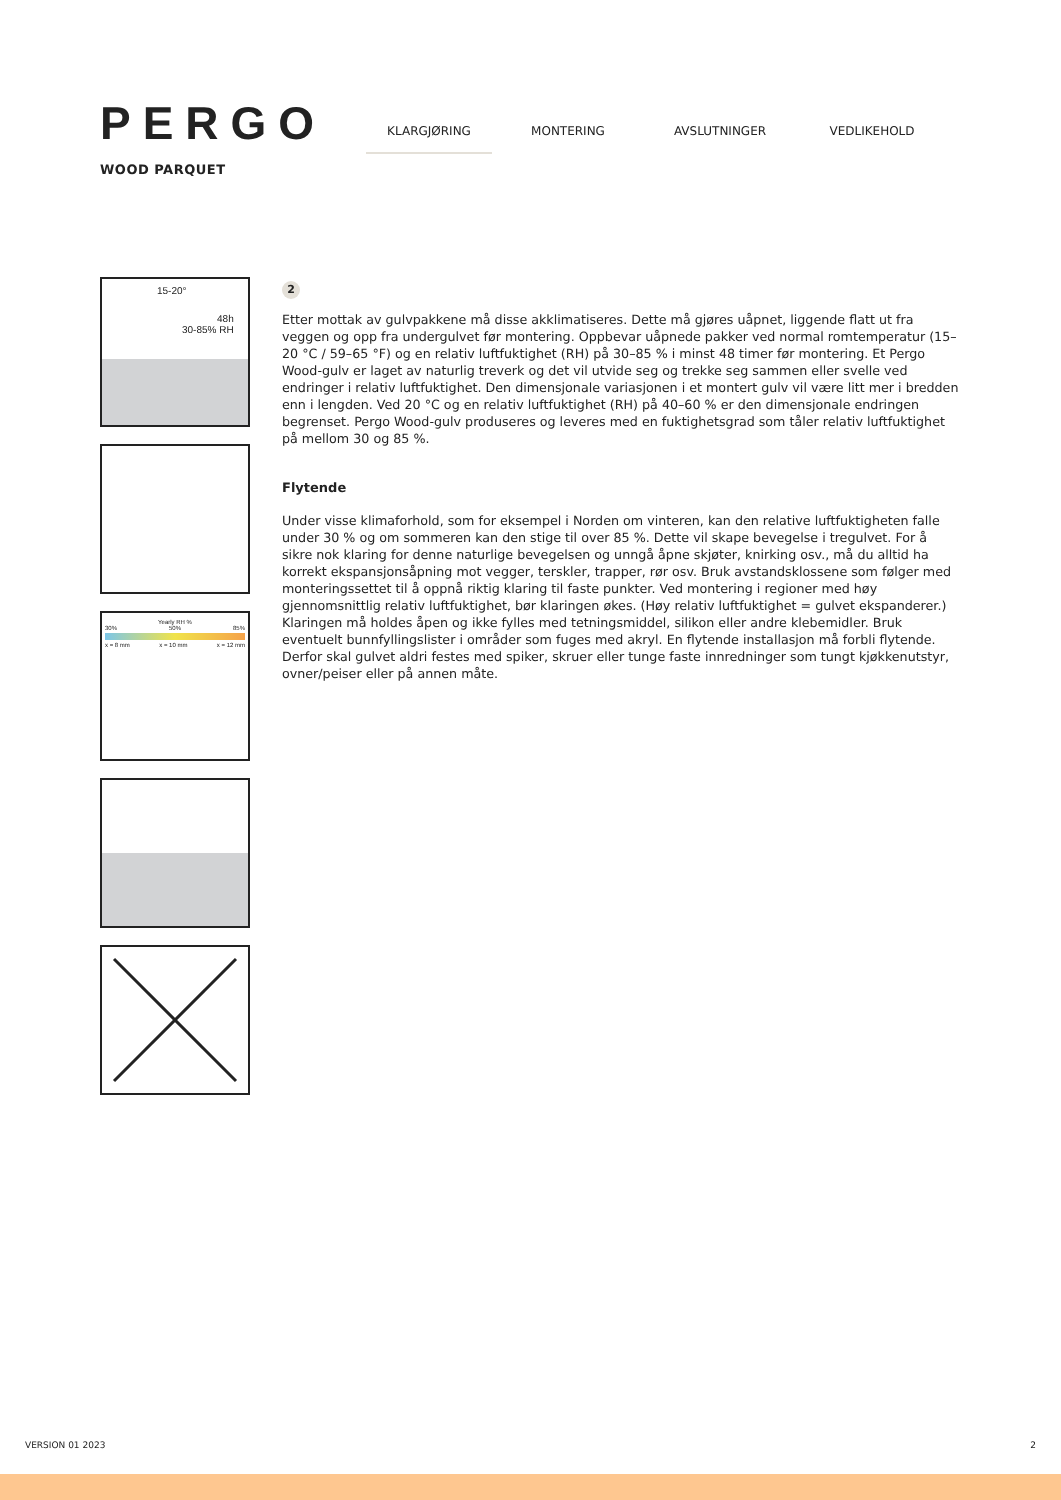PERGO
WOOD PARQUET
KLARGJØRING MONTERING AVSLUTNINGER VEDLIKEHOLD
15-20°
48h
30-85% RH
Yearly RH %
30% 50% 85%
x = 8 mm x = 10 mm x = 12 mm
2
Etter mottak av gulvpakkene må disse akklimatiseres. Dette må gjøres uåpnet, liggende flatt ut fra veggen og opp fra undergulvet før montering. Oppbevar uåpnede pakker ved normal romtemperatur (15–20 °C / 59–65 °F) og en relativ luftfuktighet (RH) på 30–85 % i minst 48 timer før montering. Et Pergo Wood-gulv er laget av naturlig treverk og det vil utvide seg og trekke seg sammen eller svelle ved endringer i relativ luftfuktighet. Den dimensjonale variasjonen i et montert gulv vil være litt mer i bredden enn i lengden. Ved 20 °C og en relativ luftfuktighet (RH) på 40–60 % er den dimensjonale endringen begrenset. Pergo Wood-gulv produseres og leveres med en fuktighetsgrad som tåler relativ luftfuktighet på mellom 30 og 85 %.
Flytende
Under visse klimaforhold, som for eksempel i Norden om vinteren, kan den relative luftfuktigheten falle under 30 % og om sommeren kan den stige til over 85 %. Dette vil skape bevegelse i tregulvet. For å sikre nok klaring for denne naturlige bevegelsen og unngå åpne skjøter, knirking osv., må du alltid ha korrekt ekspansjonsåpning mot vegger, terskler, trapper, rør osv. Bruk avstandsklossene som følger med monteringssettet til å oppnå riktig klaring til faste punkter. Ved montering i regioner med høy gjennomsnittlig relativ luftfuktighet, bør klaringen økes. (Høy relativ luftfuktighet = gulvet ekspanderer.) Klaringen må holdes åpen og ikke fylles med tetningsmiddel, silikon eller andre klebemidler. Bruk eventuelt bunnfyllingslister i områder som fuges med akryl. En flytende installasjon må forbli flytende. Derfor skal gulvet aldri festes med spiker, skruer eller tunge faste innredninger som tungt kjøkkenutstyr, ovner/peiser eller på annen måte.
VERSION 01 2023 2